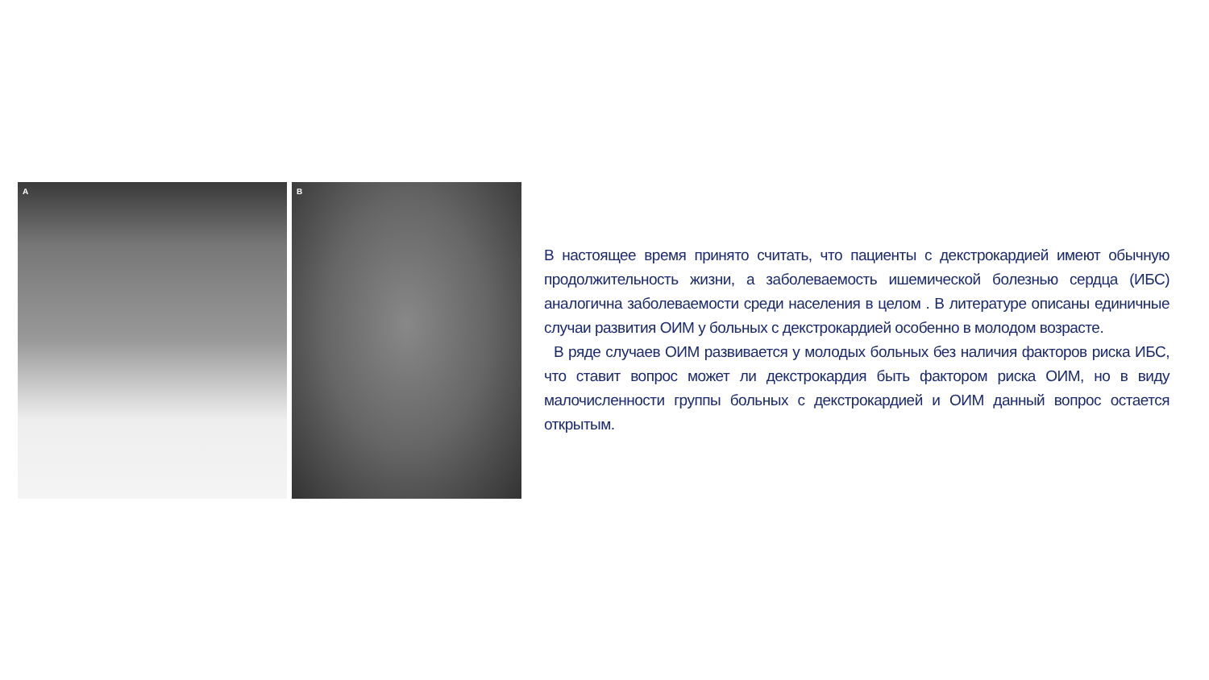A B
В настоящее время принято считать, что пациенты с декстрокардией имеют обычную продолжительность жизни, а заболеваемость ишемической болезнью сердца (ИБС) аналогична заболеваемости среди населения в целом . В литературе описаны единичные случаи развития ОИМ у больных с декстрокардией особенно в молодом возрасте.
В ряде случаев ОИМ развивается у молодых больных без наличия факторов риска ИБС, что ставит вопрос может ли декстрокардия быть фактором риска ОИМ, но в виду малочисленности группы больных с декстрокардией и ОИМ данный вопрос остается открытым.